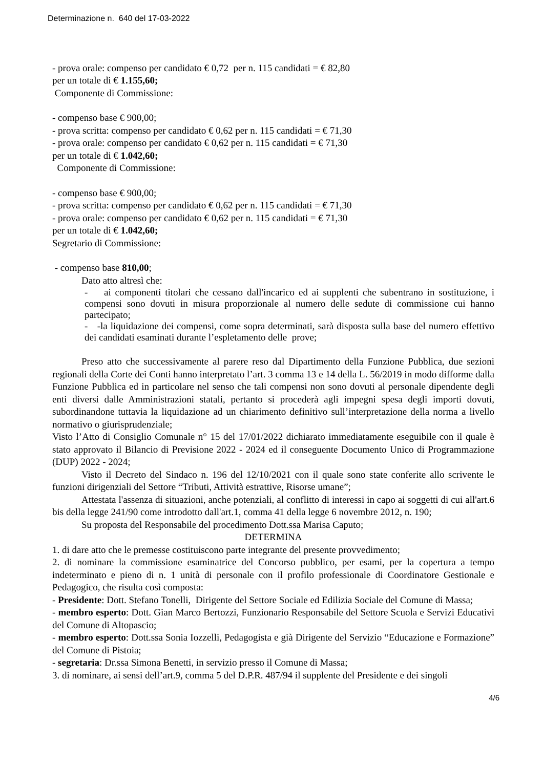Determinazione n. 640 del 17-03-2022
- prova orale: compenso per candidato € 0,72 per n. 115 candidati = € 82,80
per un totale di € 1.155,60;
Componente di Commissione:
- compenso base € 900,00;
- prova scritta: compenso per candidato € 0,62 per n. 115 candidati = € 71,30
- prova orale: compenso per candidato € 0,62 per n. 115 candidati = € 71,30
per un totale di € 1.042,60;
Componente di Commissione:
- compenso base € 900,00;
- prova scritta: compenso per candidato € 0,62 per n. 115 candidati = € 71,30
- prova orale: compenso per candidato € 0,62 per n. 115 candidati = € 71,30
per un totale di € 1.042,60;
Segretario di Commissione:
- compenso base 810,00;
Dato atto altresì che:
- ai componenti titolari che cessano dall'incarico ed ai supplenti che subentrano in sostituzione, i compensi sono dovuti in misura proporzionale al numero delle sedute di commissione cui hanno partecipato;
- -la liquidazione dei compensi, come sopra determinati, sarà disposta sulla base del numero effettivo dei candidati esaminati durante l’espletamento delle prove;
Preso atto che successivamente al parere reso dal Dipartimento della Funzione Pubblica, due sezioni regionali della Corte dei Conti hanno interpretato l’art. 3 comma 13 e 14 della L. 56/2019 in modo difforme dalla Funzione Pubblica ed in particolare nel senso che tali compensi non sono dovuti al personale dipendente degli enti diversi dalle Amministrazioni statali, pertanto si procederà agli impegni spesa degli importi dovuti, subordinandone tuttavia la liquidazione ad un chiarimento definitivo sull’interpretazione della norma a livello normativo o giurisprudenziale;
Visto l’Atto di Consiglio Comunale n° 15 del 17/01/2022 dichiarato immediatamente eseguibile con il quale è stato approvato il Bilancio di Previsione 2022 - 2024 ed il conseguente Documento Unico di Programmazione (DUP) 2022 - 2024;
Visto il Decreto del Sindaco n. 196 del 12/10/2021 con il quale sono state conferite allo scrivente le funzioni dirigenziali del Settore “Tributi, Attività estrattive, Risorse umane”;
Attestata l'assenza di situazioni, anche potenziali, al conflitto di interessi in capo ai soggetti di cui all'art.6 bis della legge 241/90 come introdotto dall'art.1, comma 41 della legge 6 novembre 2012, n. 190;
Su proposta del Responsabile del procedimento Dott.ssa Marisa Caputo;
DETERMINA
1. di dare atto che le premesse costituiscono parte integrante del presente provvedimento;
2. di nominare la commissione esaminatrice del Concorso pubblico, per esami, per la copertura a tempo indeterminato e pieno di n. 1 unità di personale con il profilo professionale di Coordinatore Gestionale e Pedagogico, che risulta così composta:
- Presidente: Dott. Stefano Tonelli, Dirigente del Settore Sociale ed Edilizia Sociale del Comune di Massa;
- membro esperto: Dott. Gian Marco Bertozzi, Funzionario Responsabile del Settore Scuola e Servizi Educativi del Comune di Altopascio;
- membro esperto: Dott.ssa Sonia Iozzelli, Pedagogista e già Dirigente del Servizio “Educazione e Formazione” del Comune di Pistoia;
- segretaria: Dr.ssa Simona Benetti, in servizio presso il Comune di Massa;
3. di nominare, ai sensi dell’art.9, comma 5 del D.P.R. 487/94 il supplente del Presidente e dei singoli
4/6